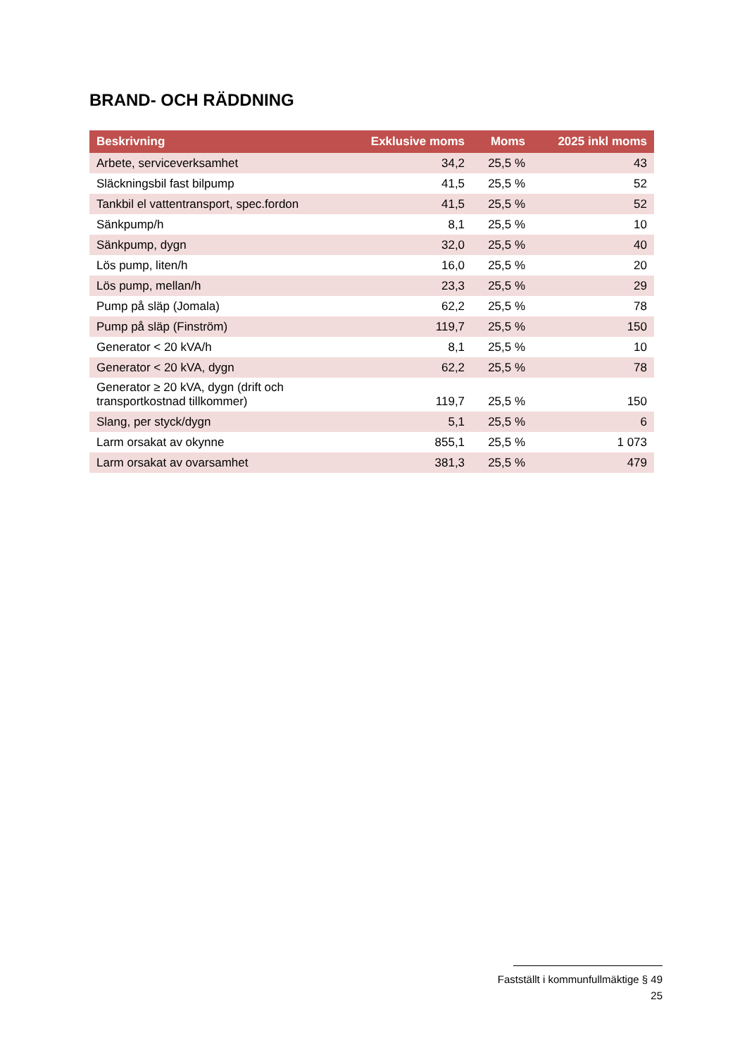BRAND- OCH RÄDDNING
| Beskrivning | Exklusive moms | Moms | 2025 inkl moms |
| --- | --- | --- | --- |
| Arbete, serviceverksamhet | 34,2 | 25,5 % | 43 |
| Släckningsbil fast bilpump | 41,5 | 25,5 % | 52 |
| Tankbil el vattentransport, spec.fordon | 41,5 | 25,5 % | 52 |
| Sänkpump/h | 8,1 | 25,5 % | 10 |
| Sänkpump, dygn | 32,0 | 25,5 % | 40 |
| Lös pump, liten/h | 16,0 | 25,5 % | 20 |
| Lös pump, mellan/h | 23,3 | 25,5 % | 29 |
| Pump på släp (Jomala) | 62,2 | 25,5 % | 78 |
| Pump på släp (Finström) | 119,7 | 25,5 % | 150 |
| Generator < 20 kVA/h | 8,1 | 25,5 % | 10 |
| Generator < 20 kVA, dygn | 62,2 | 25,5 % | 78 |
| Generator ≥ 20 kVA, dygn (drift och transportkostnad tillkommer) | 119,7 | 25,5 % | 150 |
| Slang, per styck/dygn | 5,1 | 25,5 % | 6 |
| Larm orsakat av okynne | 855,1 | 25,5 % | 1 073 |
| Larm orsakat av ovarsamhet | 381,3 | 25,5 % | 479 |
Fastställt i kommunfullmäktige § 49
25